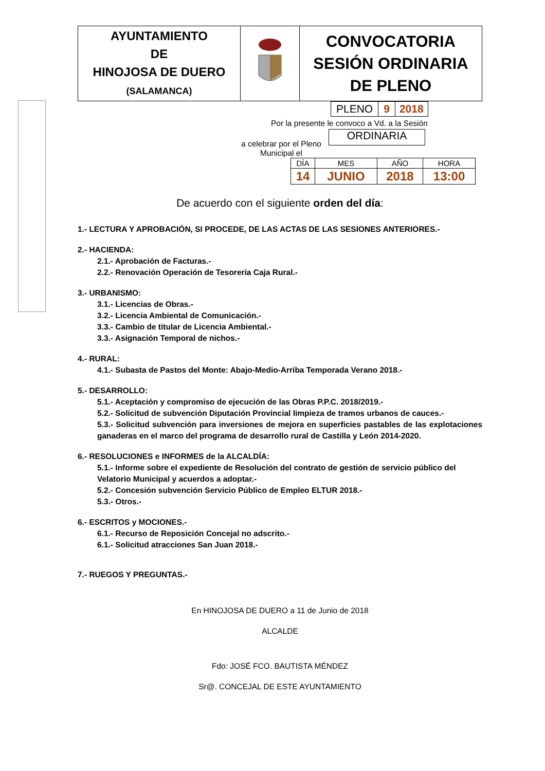| AYUNTAMIENTO DE HINOJOSA DE DUERO (SALAMANCA) | | CONVOCATORIA SESIÓN ORDINARIA DE PLENO |
| PLENO | 9 | 2018 |
Por la presente le convoco a Vd. a la Sesión
a celebrar por el Pleno
Municipal el
ORDINARIA
| DÍA | MES | AÑO | HORA |
| 14 | JUNIO | 2018 | 13:00 |
De acuerdo con el siguiente orden del día:
1.- LECTURA Y APROBACIÓN, SI PROCEDE, DE LAS ACTAS DE LAS SESIONES ANTERIORES.-
2.- HACIENDA:
2.1.- Aprobación de Facturas.-
2.2.- Renovación Operación de Tesorería Caja Rural.-
3.- URBANISMO:
3.1.- Licencias de Obras.-
3.2.- Licencia Ambiental de Comunicación.-
3.3.- Cambio de titular de Licencia Ambiental.-
3.3.- Asignación Temporal de nichos.-
4.- RURAL:
4.1.- Subasta de Pastos del Monte: Abajo-Medio-Arriba Temporada Verano 2018.-
5.- DESARROLLO:
5.1.- Aceptación y compromiso de ejecución de las Obras P.P.C. 2018/2019.-
5.2.- Solicitud de subvención Diputación Provincial limpieza de tramos urbanos de cauces.-
5.3.- Solicitud subvención para inversiones de mejora en superficies pastables de las explotaciones ganaderas en el marco del programa de desarrollo rural de Castilla y León 2014-2020.
6.- RESOLUCIONES e INFORMES de la ALCALDÍA:
5.1.- Informe sobre el expediente de Resolución del contrato de gestión de servicio público del Velatorio Municipal y acuerdos a adoptar.-
5.2.- Concesión subvención Servicio Público de Empleo ELTUR 2018.-
5.3.- Otros.-
6.- ESCRITOS y MOCIONES.-
6.1.- Recurso de Reposición Concejal no adscrito.-
6.1.- Solicitud atracciones San Juan 2018.-
7.- RUEGOS Y PREGUNTAS.-
En HINOJOSA DE DUERO a 11 de Junio de 2018
ALCALDE
Fdo: JOSÉ FCO. BAUTISTA MÉNDEZ
Sr@. CONCEJAL DE ESTE AYUNTAMIENTO